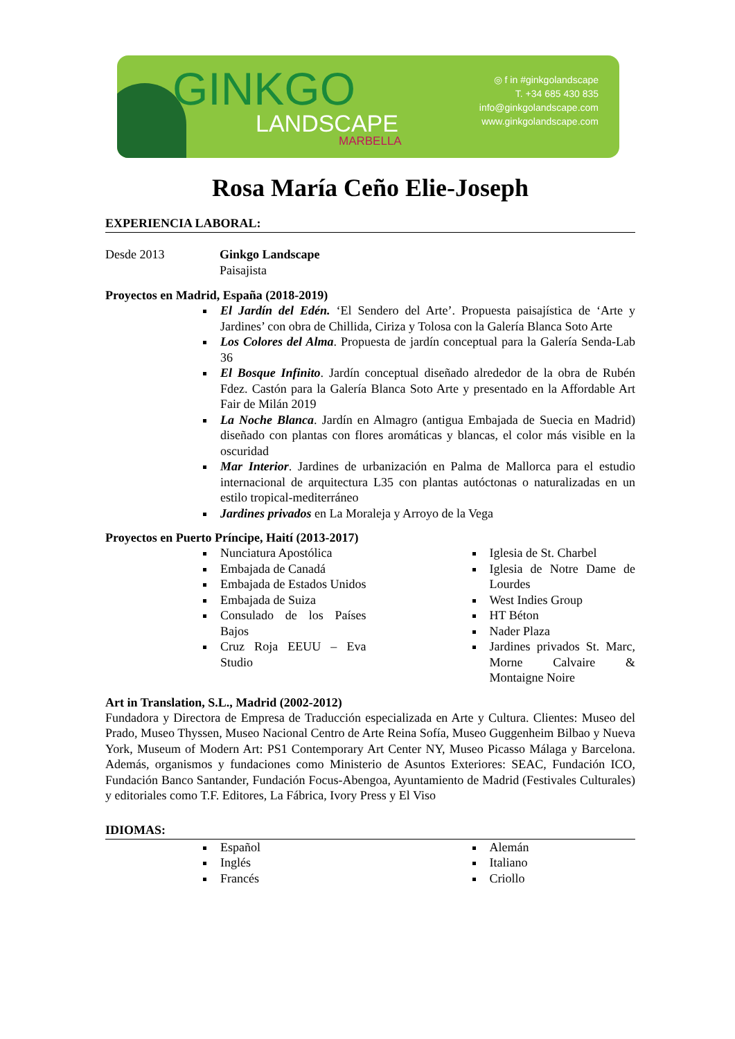GINKGO
LANDSCAPE
MARBELLA
◎ f in #ginkgolandscape
T. +34 685 430 835
info@ginkgolandscape.com
www.ginkgolandscape.com
Rosa María Ceño Elie-Joseph
EXPERIENCIA LABORAL:
Desde 2013 Ginkgo Landscape
Paisajista
Proyectos en Madrid, España (2018-2019)
El Jardín del Edén. ‘El Sendero del Arte’. Propuesta paisajística de ‘Arte y Jardines’ con obra de Chillida, Ciriza y Tolosa con la Galería Blanca Soto Arte
Los Colores del Alma. Propuesta de jardín conceptual para la Galería Senda-Lab 36
El Bosque Infinito. Jardín conceptual diseñado alrededor de la obra de Rubén Fdez. Castón para la Galería Blanca Soto Arte y presentado en la Affordable Art Fair de Milán 2019
La Noche Blanca. Jardín en Almagro (antigua Embajada de Suecia en Madrid) diseñado con plantas con flores aromáticas y blancas, el color más visible en la oscuridad
Mar Interior. Jardines de urbanización en Palma de Mallorca para el estudio internacional de arquitectura L35 con plantas autóctonas o naturalizadas en un estilo tropical-mediterráneo
Jardines privados en La Moraleja y Arroyo de la Vega
Proyectos en Puerto Príncipe, Haití (2013-2017)
Nunciatura Apostólica
Embajada de Canadá
Embajada de Estados Unidos
Embajada de Suiza
Consulado de los Países Bajos
Cruz Roja EEUU – Eva Studio
Iglesia de St. Charbel
Iglesia de Notre Dame de Lourdes
West Indies Group
HT Béton
Nader Plaza
Jardines privados St. Marc, Morne Calvaire & Montaigne Noire
Art in Translation, S.L., Madrid (2002-2012)
Fundadora y Directora de Empresa de Traducción especializada en Arte y Cultura. Clientes: Museo del Prado, Museo Thyssen, Museo Nacional Centro de Arte Reina Sofía, Museo Guggenheim Bilbao y Nueva York, Museum of Modern Art: PS1 Contemporary Art Center NY, Museo Picasso Málaga y Barcelona. Además, organismos y fundaciones como Ministerio de Asuntos Exteriores: SEAC, Fundación ICO, Fundación Banco Santander, Fundación Focus-Abengoa, Ayuntamiento de Madrid (Festivales Culturales) y editoriales como T.F. Editores, La Fábrica, Ivory Press y El Viso
IDIOMAS:
Español
Inglés
Francés
Alemán
Italiano
Criollo